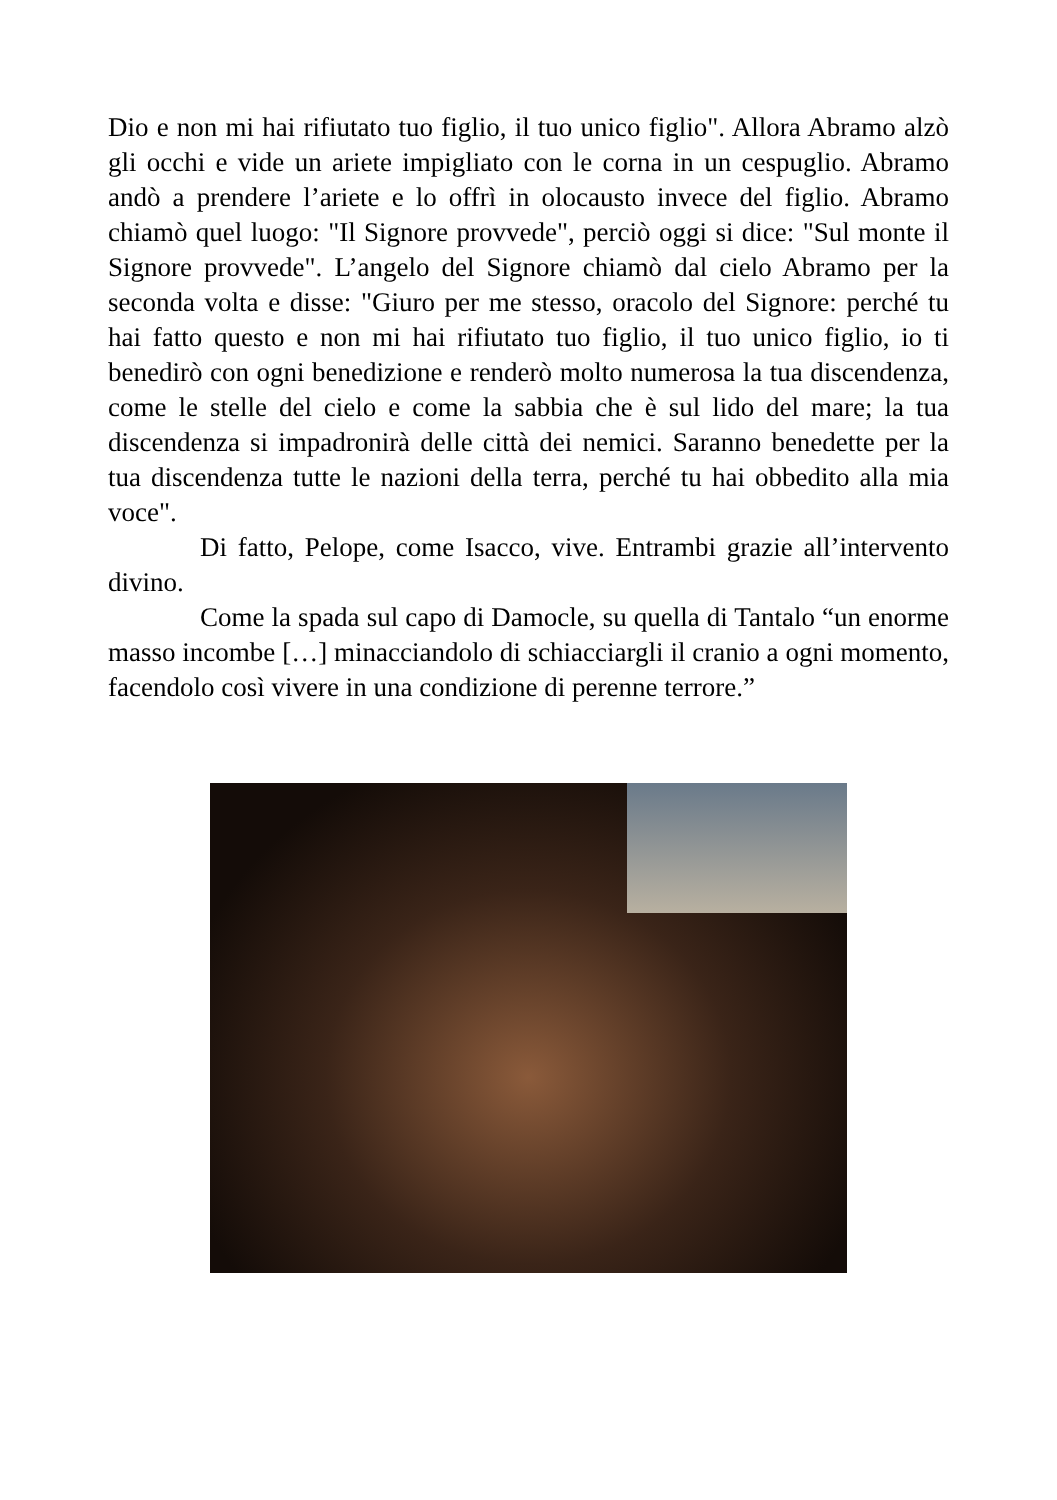Dio e non mi hai rifiutato tuo figlio, il tuo unico figlio". Allora Abramo alzò gli occhi e vide un ariete impigliato con le corna in un cespuglio. Abramo andò a prendere l’ariete e lo offrì in olocausto invece del figlio. Abramo chiamò quel luogo: "Il Signore provvede", perciò oggi si dice: "Sul monte il Signore provvede". L’angelo del Signore chiamò dal cielo Abramo per la seconda volta e disse: "Giuro per me stesso, oracolo del Signore: perché tu hai fatto questo e non mi hai rifiutato tuo figlio, il tuo unico figlio, io ti benedirò con ogni benedizione e renderò molto numerosa la tua discendenza, come le stelle del cielo e come la sabbia che è sul lido del mare; la tua discendenza si impadronirà delle città dei nemici. Saranno benedette per la tua discendenza tutte le nazioni della terra, perché tu hai obbedito alla mia voce".
Di fatto, Pelope, come Isacco, vive. Entrambi grazie all’intervento divino.
Come la spada sul capo di Damocle, su quella di Tantalo “un enorme masso incombe […] minacciandolo di schiacciargli il cranio a ogni momento, facendolo così vivere in una condizione di perenne terrore.”